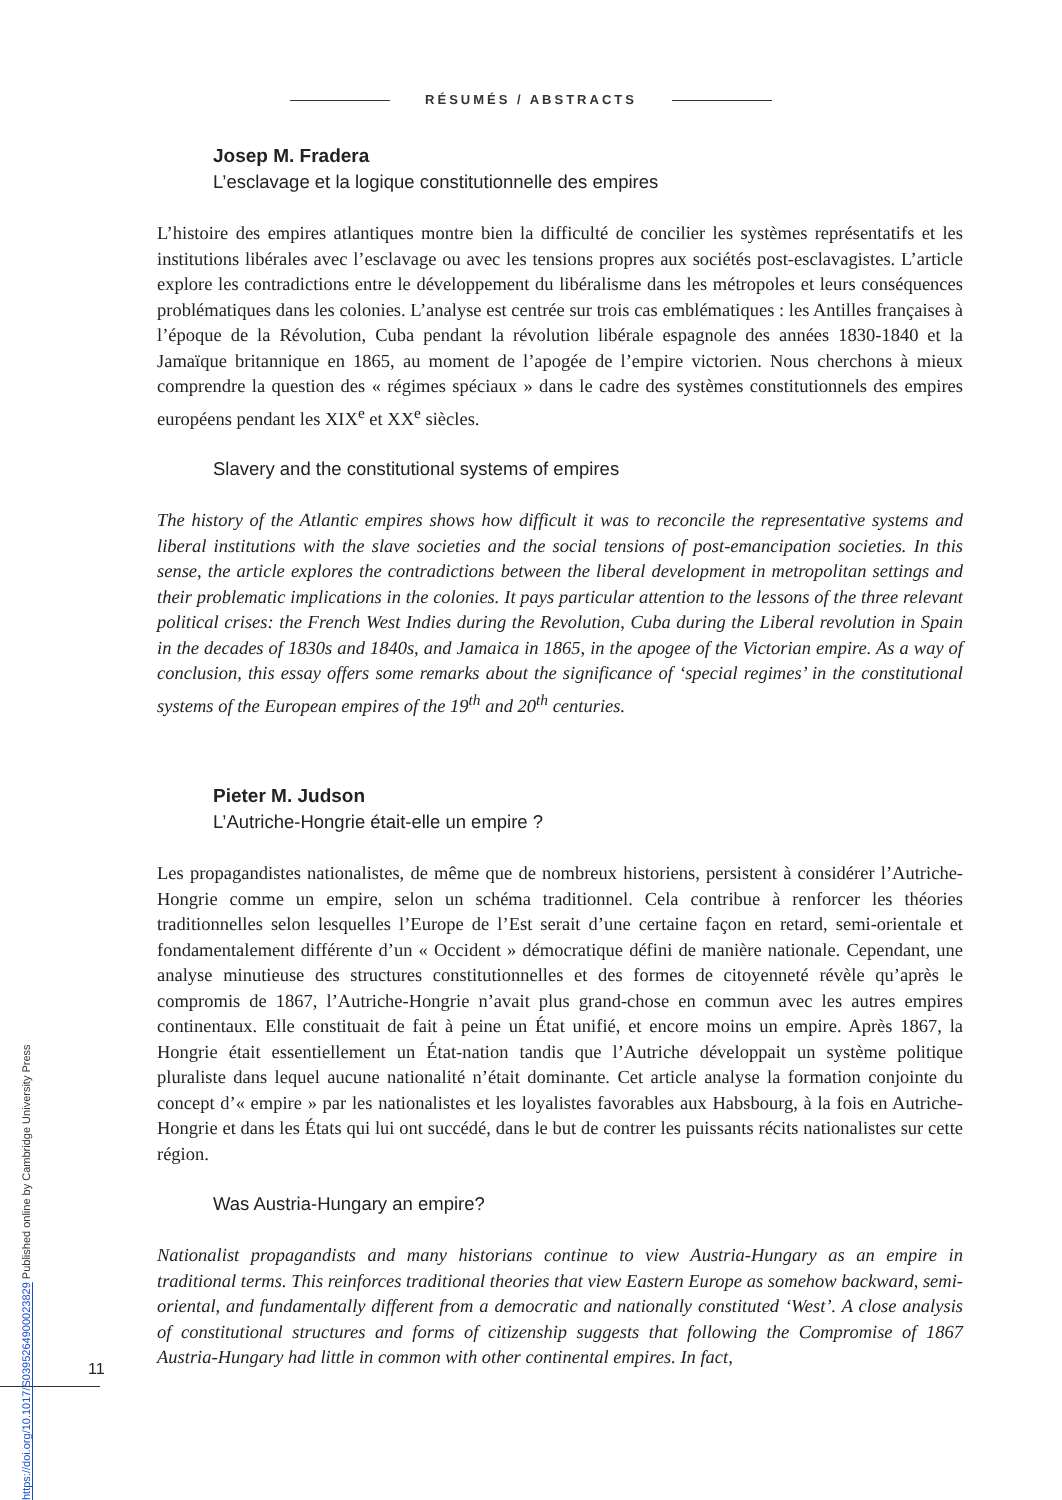RÉSUMÉS / ABSTRACTS
Josep M. Fradera
L’esclavage et la logique constitutionnelle des empires
L’histoire des empires atlantiques montre bien la difficulté de concilier les systèmes représentatifs et les institutions libérales avec l’esclavage ou avec les tensions propres aux sociétés post-esclavagistes. L’article explore les contradictions entre le développement du libéralisme dans les métropoles et leurs conséquences problématiques dans les colonies. L’analyse est centrée sur trois cas emblématiques : les Antilles françaises à l’époque de la Révolution, Cuba pendant la révolution libérale espagnole des années 1830-1840 et la Jamaïque britannique en 1865, au moment de l’apogée de l’empire victorien. Nous cherchons à mieux comprendre la question des « régimes spéciaux » dans le cadre des systèmes constitutionnels des empires européens pendant les XIX<sup>e</sup> et XX<sup>e</sup> siècles.
Slavery and the constitutional systems of empires
The history of the Atlantic empires shows how difficult it was to reconcile the representative systems and liberal institutions with the slave societies and the social tensions of post-emancipation societies. In this sense, the article explores the contradictions between the liberal development in metropolitan settings and their problematic implications in the colonies. It pays particular attention to the lessons of the three relevant political crises: the French West Indies during the Revolution, Cuba during the Liberal revolution in Spain in the decades of 1830s and 1840s, and Jamaica in 1865, in the apogee of the Victorian empire. As a way of conclusion, this essay offers some remarks about the significance of ‘special regimes’ in the constitutional systems of the European empires of the 19<sup>th</sup> and 20<sup>th</sup> centuries.
Pieter M. Judson
L’Autriche-Hongrie était-elle un empire ?
Les propagandistes nationalistes, de même que de nombreux historiens, persistent à considérer l’Autriche-Hongrie comme un empire, selon un schéma traditionnel. Cela contribue à renforcer les théories traditionnelles selon lesquelles l’Europe de l’Est serait d’une certaine façon en retard, semi-orientale et fondamentalement différente d’un « Occident » démocratique défini de manière nationale. Cependant, une analyse minutieuse des structures constitutionnelles et des formes de citoyenneté révèle qu’après le compromis de 1867, l’Autriche-Hongrie n’avait plus grand-chose en commun avec les autres empires continentaux. Elle constituait de fait à peine un État unifié, et encore moins un empire. Après 1867, la Hongrie était essentiellement un État-nation tandis que l’Autriche développait un système politique pluraliste dans lequel aucune nationalité n’était dominante. Cet article analyse la formation conjointe du concept d’« empire » par les nationalistes et les loyalistes favorables aux Habsbourg, à la fois en Autriche-Hongrie et dans les États qui lui ont succédé, dans le but de contrer les puissants récits nationalistes sur cette région.
Was Austria-Hungary an empire?
Nationalist propagandists and many historians continue to view Austria-Hungary as an empire in traditional terms. This reinforces traditional theories that view Eastern Europe as somehow backward, semi-oriental, and fundamentally different from a democratic and nationally constituted ‘West’. A close analysis of constitutional structures and forms of citizenship suggests that following the Compromise of 1867 Austria-Hungary had little in common with other continental empires. In fact,
11
https://doi.org/10.1017/S0395264900023829 Published online by Cambridge University Press